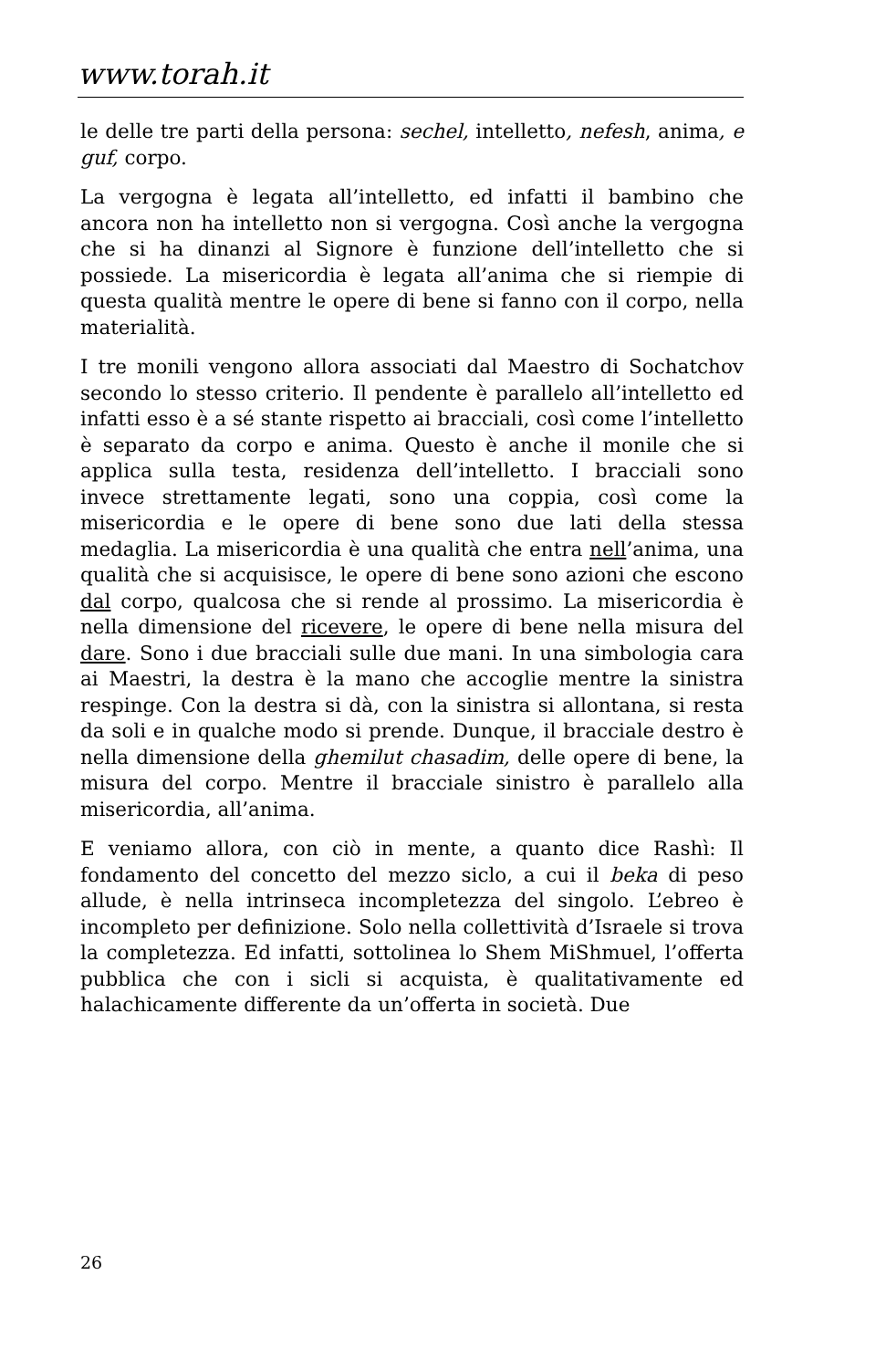www.torah.it
le delle tre parti della persona: sechel, intelletto, nefesh, anima, e guf, corpo.
La vergogna è legata all’intelletto, ed infatti il bambino che ancora non ha intelletto non si vergogna. Così anche la vergogna che si ha dinanzi al Signore è funzione dell’intelletto che si possiede. La misericordia è legata all’anima che si riempie di questa qualità mentre le opere di bene si fanno con il corpo, nella materialità.
I tre monili vengono allora associati dal Maestro di Sochatchov secondo lo stesso criterio. Il pendente è parallelo all’intelletto ed infatti esso è a sé stante rispetto ai bracciali, così come l’intelletto è separato da corpo e anima. Questo è anche il monile che si applica sulla testa, residenza dell’intelletto. I bracciali sono invece strettamente legati, sono una coppia, così come la misericordia e le opere di bene sono due lati della stessa medaglia. La misericordia è una qualità che entra nell’anima, una qualità che si acquisisce, le opere di bene sono azioni che escono dal corpo, qualcosa che si rende al prossimo. La misericordia è nella dimensione del ricevere, le opere di bene nella misura del dare. Sono i due bracciali sulle due mani. In una simbologia cara ai Maestri, la destra è la mano che accoglie mentre la sinistra respinge. Con la destra si dà, con la sinistra si allontana, si resta da soli e in qualche modo si prende. Dunque, il bracciale destro è nella dimensione della ghemilut chasadim, delle opere di bene, la misura del corpo. Mentre il bracciale sinistro è parallelo alla misericordia, all’anima.
E veniamo allora, con ciò in mente, a quanto dice Rashì: Il fondamento del concetto del mezzo siclo, a cui il beka di peso allude, è nella intrinseca incompletezza del singolo. L’ebreo è incompleto per definizione. Solo nella collettività d’Israele si trova la completezza. Ed infatti, sottolinea lo Shem MiShmuel, l’offerta pubblica che con i sicli si acquista, è qualitativamente ed halachicamente differente da un’offerta in società. Due
26